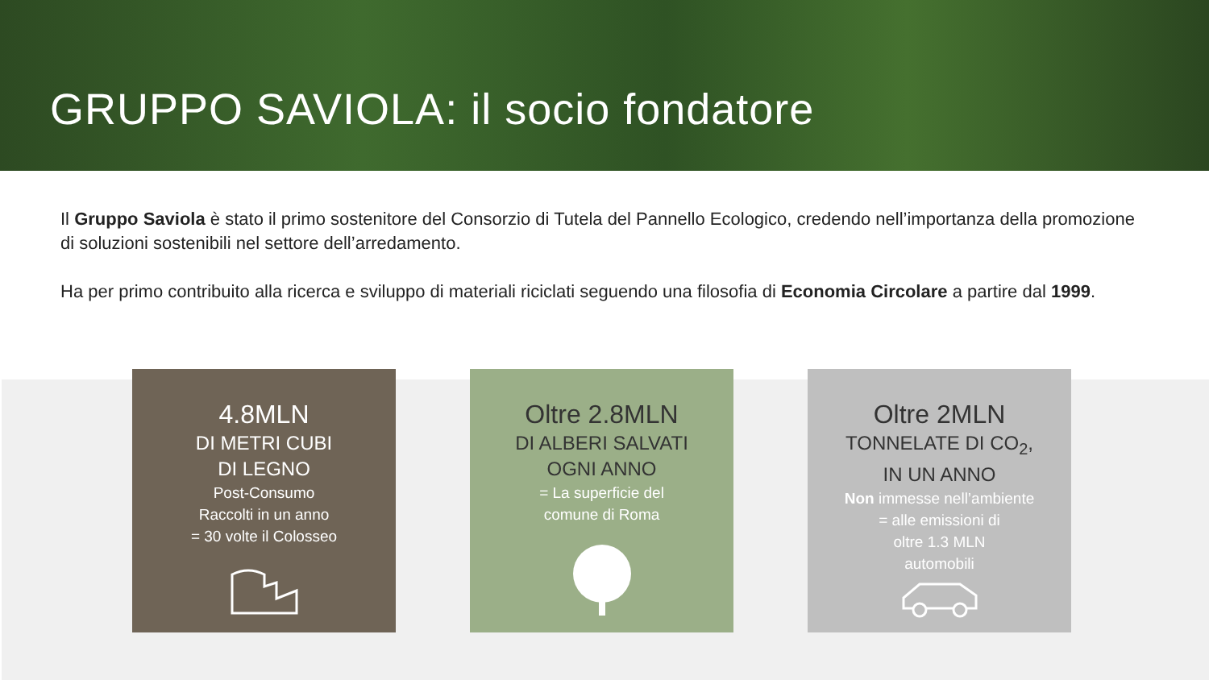GRUPPO SAVIOLA: il socio fondatore
Il Gruppo Saviola è stato il primo sostenitore del Consorzio di Tutela del Pannello Ecologico, credendo nell’importanza della promozione di soluzioni sostenibili nel settore dell’arredamento.
Ha per primo contribuito alla ricerca e sviluppo di materiali riciclati seguendo una filosofia di Economia Circolare a partire dal 1999.
4.8MLN
DI METRI CUBI
DI LEGNO
Post-Consumo
Raccolti in un anno
= 30 volte il Colosseo
Oltre 2.8MLN
DI ALBERI SALVATI
OGNI ANNO
= La superficie del
comune di Roma
Oltre 2MLN
TONNELATE DI CO<sub>2</sub>,
IN UN ANNO
Non immesse nell’ambiente
= alle emissioni di
oltre 1.3 MLN
automobili